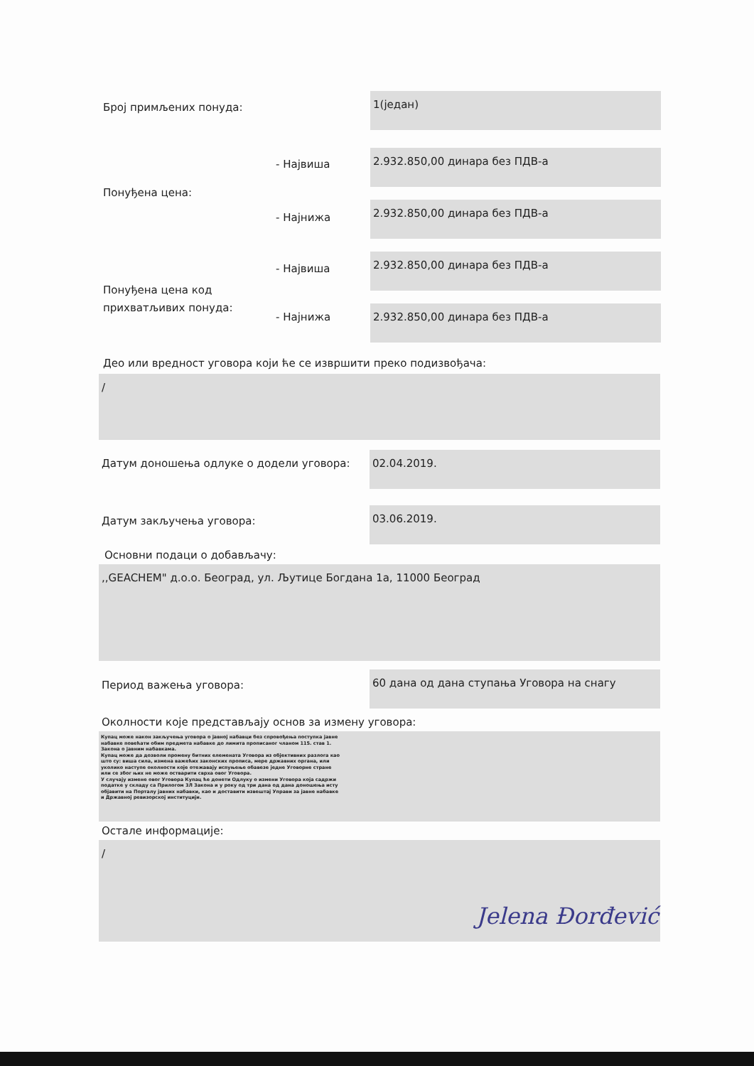Број примљених понуда:
1(један)
- Највиша
2.932.850,00 динара без ПДВ-а
Понуђена цена:
- Најнижа
2.932.850,00 динара без ПДВ-а
- Највиша
2.932.850,00 динара без ПДВ-а
Понуђена цена код
прихватљивих понуда:
- Најнижа
2.932.850,00 динара без ПДВ-а
Део или вредност уговора који ће се извршити преко подизвођача:
/
Датум доношења одлуке о додели уговора:
02.04.2019.
Датум закључења уговора:
03.06.2019.
Основни подаци о добављачу:
,,GEACHEM" д.о.о. Београд, ул. Љутице Богдана 1а, 11000 Београд
Период важења уговора:
60 дана од дана ступања Уговора на снагу
Околности које представљају основ за измену уговора:
Купац може након закључења уговора о јавној набавци без спровођења поступка јавне набавке повећати обим предмета набавке до лимита прописаног чланом 115. став 1. Закона о јавним набавкама.
Купац може да дозволи промену битних елемената Уговора из објективних разлога као што су: виша сила, измена важећих законских прописа, мере државних органа, или уколико наступе околности које отежавају испуњење обавезе једне Уговорне стране или се због њих не може остварити сврха овог Уговора.
У случају измене овог Уговора Купац ће донети Одлуку о измени Уговора која садржи податке у складу са Прилогом 3Л Закона и у року од три дана од дана доношења исту објавити на Порталу јавних набавки, као и доставити извештај Управи за јавне набавке и Државној ревизорској институцији.
Остале информације:
/
Jelena Đorđević